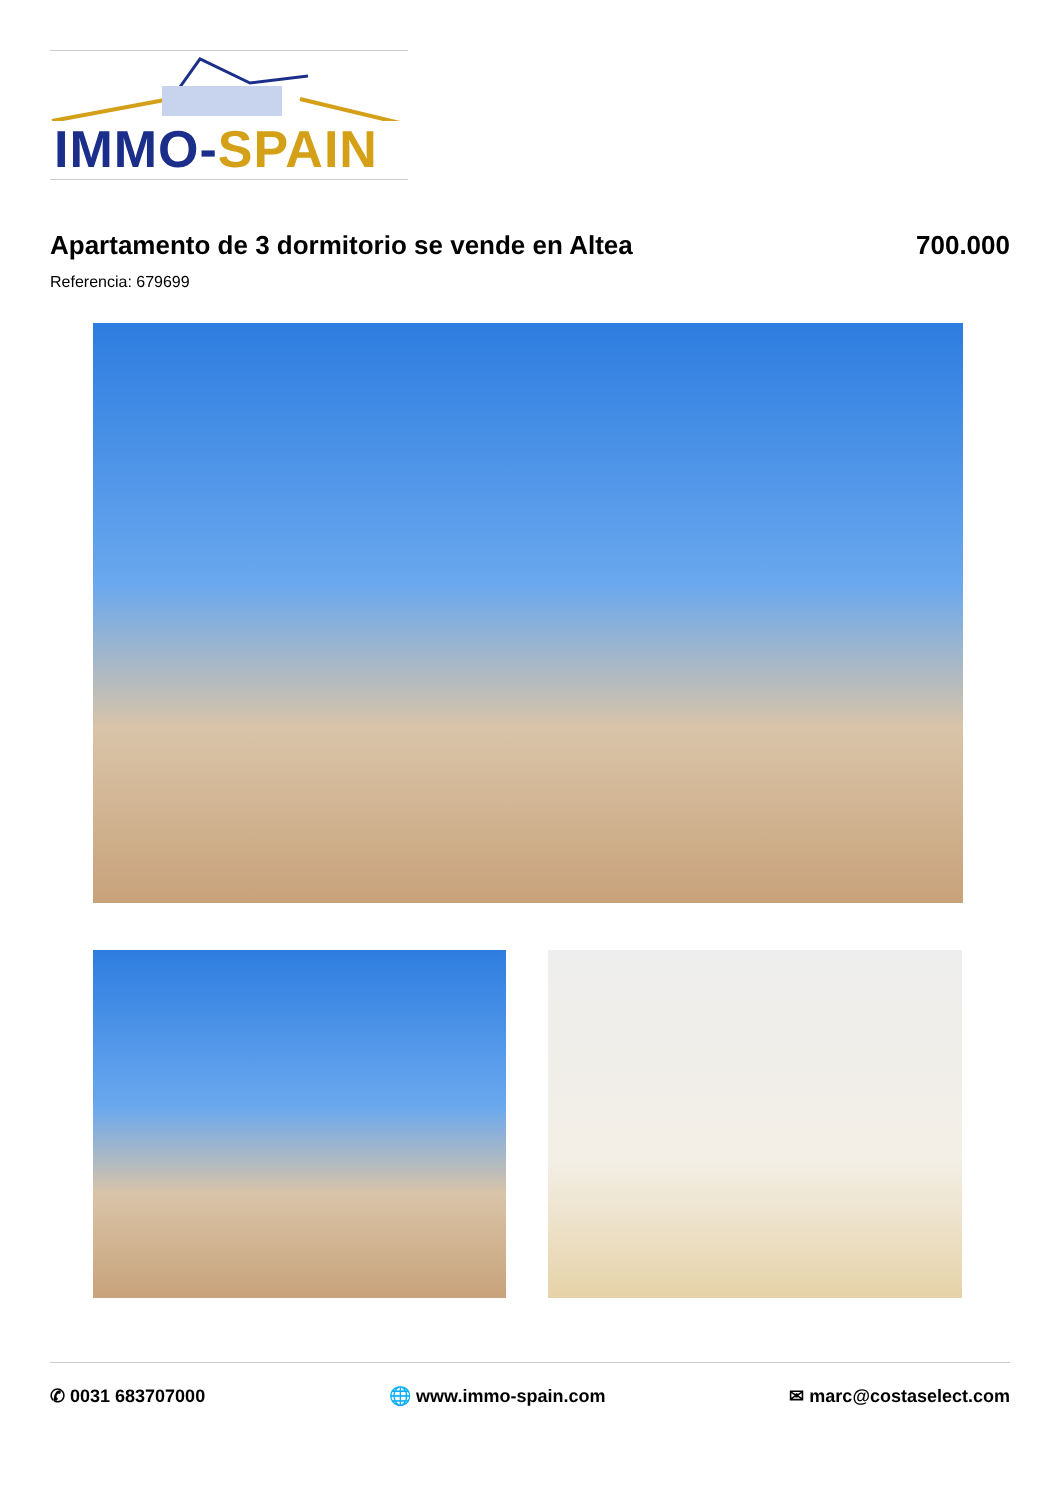IMMO-SPAIN
Apartamento de 3 dormitorio se vende en Altea
700.000
Referencia: 679699
✆ 0031 683707000 🌐 www.immo-spain.com ✉ marc@costaselect.com